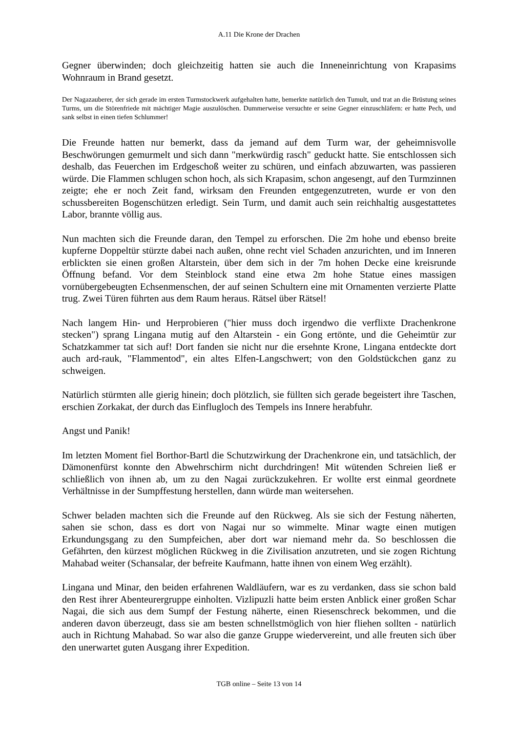A.11 Die Krone der Drachen
Gegner überwinden; doch gleichzeitig hatten sie auch die Inneneinrichtung von Krapasims Wohnraum in Brand gesetzt.
Der Nagazauberer, der sich gerade im ersten Turmstockwerk aufgehalten hatte, bemerkte natürlich den Tumult, und trat an die Brüstung seines Turms, um die Störenfriede mit mächtiger Magie auszulöschen. Dummerweise versuchte er seine Gegner einzuschläfern: er hatte Pech, und sank selbst in einen tiefen Schlummer!
Die Freunde hatten nur bemerkt, dass da jemand auf dem Turm war, der geheimnisvolle Beschwörungen gemurmelt und sich dann "merkwürdig rasch" geduckt hatte. Sie entschlossen sich deshalb, das Feuerchen im Erdgeschoß weiter zu schüren, und einfach abzuwarten, was passieren würde. Die Flammen schlugen schon hoch, als sich Krapasim, schon angesengt, auf den Turmzinnen zeigte; ehe er noch Zeit fand, wirksam den Freunden entgegenzutreten, wurde er von den schussbereiten Bogenschützen erledigt. Sein Turm, und damit auch sein reichhaltig ausgestattetes Labor, brannte völlig aus.
Nun machten sich die Freunde daran, den Tempel zu erforschen. Die 2m hohe und ebenso breite kupferne Doppeltür stürzte dabei nach außen, ohne recht viel Schaden anzurichten, und im Inneren erblickten sie einen großen Altarstein, über dem sich in der 7m hohen Decke eine kreisrunde Öffnung befand. Vor dem Steinblock stand eine etwa 2m hohe Statue eines massigen vornübergebeugten Echsenmenschen, der auf seinen Schultern eine mit Ornamenten verzierte Platte trug. Zwei Türen führten aus dem Raum heraus. Rätsel über Rätsel!
Nach langem Hin- und Herprobieren ("hier muss doch irgendwo die verflixte Drachenkrone stecken") sprang Lingana mutig auf den Altarstein - ein Gong ertönte, und die Geheimtür zur Schatzkammer tat sich auf! Dort fanden sie nicht nur die ersehnte Krone, Lingana entdeckte dort auch ard-rauk, "Flammentod", ein altes Elfen-Langschwert; von den Goldstückchen ganz zu schweigen.
Natürlich stürmten alle gierig hinein; doch plötzlich, sie füllten sich gerade begeistert ihre Taschen, erschien Zorkakat, der durch das Einflugloch des Tempels ins Innere herabfuhr.
Angst und Panik!
Im letzten Moment fiel Borthor-Bartl die Schutzwirkung der Drachenkrone ein, und tatsächlich, der Dämonenfürst konnte den Abwehrschirm nicht durchdringen! Mit wütenden Schreien ließ er schließlich von ihnen ab, um zu den Nagai zurückzukehren. Er wollte erst einmal geordnete Verhältnisse in der Sumpffestung herstellen, dann würde man weitersehen.
Schwer beladen machten sich die Freunde auf den Rückweg. Als sie sich der Festung näherten, sahen sie schon, dass es dort von Nagai nur so wimmelte. Minar wagte einen mutigen Erkundungsgang zu den Sumpfeichen, aber dort war niemand mehr da. So beschlossen die Gefährten, den kürzest möglichen Rückweg in die Zivilisation anzutreten, und sie zogen Richtung Mahabad weiter (Schansalar, der befreite Kaufmann, hatte ihnen von einem Weg erzählt).
Lingana und Minar, den beiden erfahrenen Waldläufern, war es zu verdanken, dass sie schon bald den Rest ihrer Abenteurergruppe einholten. Vizlipuzli hatte beim ersten Anblick einer großen Schar Nagai, die sich aus dem Sumpf der Festung näherte, einen Riesenschreck bekommen, und die anderen davon überzeugt, dass sie am besten schnellstmöglich von hier fliehen sollten - natürlich auch in Richtung Mahabad. So war also die ganze Gruppe wiedervereint, und alle freuten sich über den unerwartet guten Ausgang ihrer Expedition.
TGB online – Seite 13 von 14